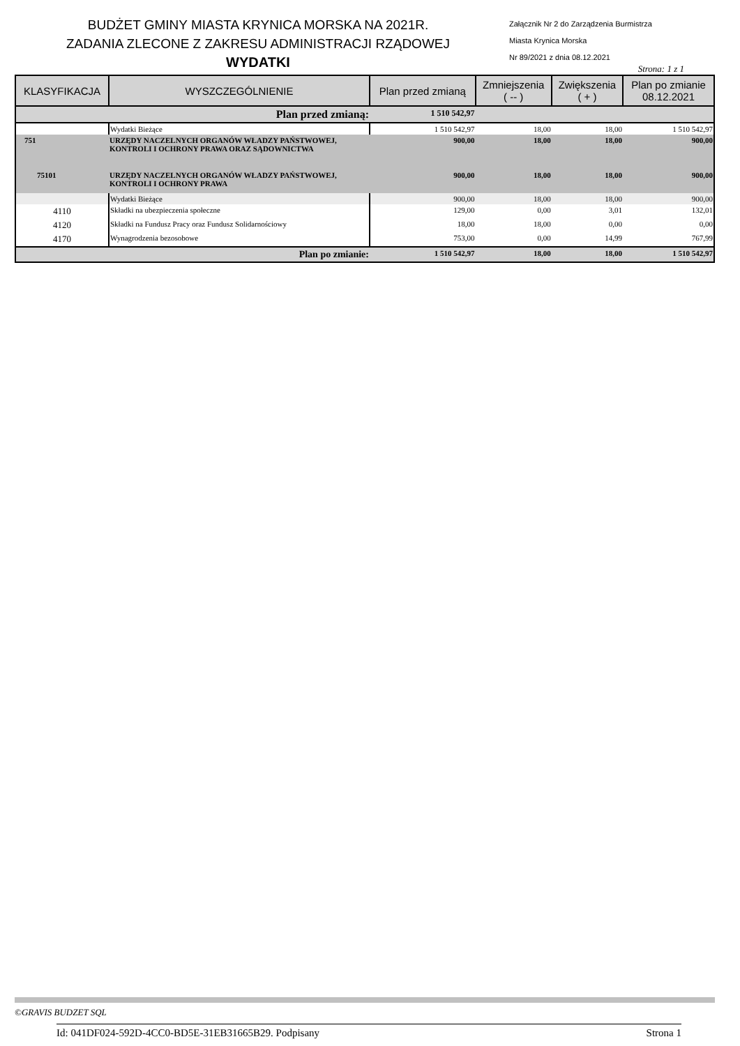BUDŻET GMINY MIASTA KRYNICA MORSKA NA 2021R.
ZADANIA ZLECONE Z ZAKRESU ADMINISTRACJI RZĄDOWEJ
WYDATKI
Załącznik Nr 2 do Zarządzenia Burmistrza
Miasta Krynica Morska
Nr 89/2021 z dnia 08.12.2021
Strona: 1 z 1
| KLASYFIKACJA | WYSZCZEGÓLNIENIE | Plan przed zmianą | Zmniejszenia ( -- ) | Zwiększenia ( + ) | Plan po zmianie 08.12.2021 |
| --- | --- | --- | --- | --- | --- |
| Plan przed zmianą: | | 1 510 542,97 | | | |
| | Wydatki Bieżące | 1 510 542,97 | 18,00 | 18,00 | 1 510 542,97 |
| 751 | URZĘDY NACZELNYCH ORGANÓW WŁADZY PAŃSTWOWEJ, KONTROLI I OCHRONY PRAWA ORAZ SĄDOWNICTWA | 900,00 | 18,00 | 18,00 | 900,00 |
| 75101 | URZĘDY NACZELNYCH ORGANÓW WŁADZY PAŃSTWOWEJ, KONTROLI I OCHRONY PRAWA | 900,00 | 18,00 | 18,00 | 900,00 |
| | Wydatki Bieżące | 900,00 | 18,00 | 18,00 | 900,00 |
| 4110 | Składki na ubezpieczenia społeczne | 129,00 | 0,00 | 3,01 | 132,01 |
| 4120 | Składki na Fundusz Pracy oraz Fundusz Solidarnościowy | 18,00 | 18,00 | 0,00 | 0,00 |
| 4170 | Wynagrodzenia bezosobowe | 753,00 | 0,00 | 14,99 | 767,99 |
| Plan po zmianie: | | 1 510 542,97 | 18,00 | 18,00 | 1 510 542,97 |
©GRAVIS BUDZET SQL
Id: 041DF024-592D-4CC0-BD5E-31EB31665B29. Podpisany Strona 1